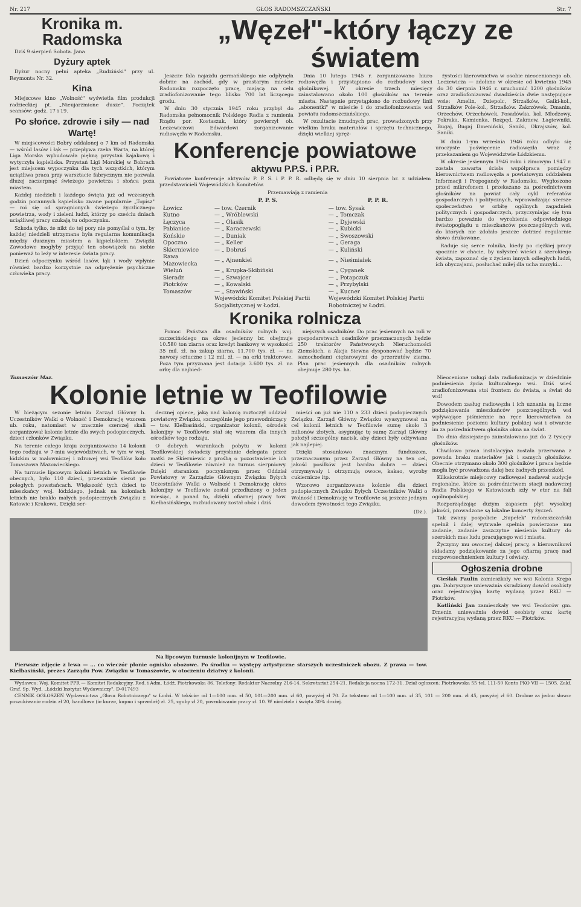Nr. 217 GŁOS RADOMSZCZAŃSKI Str. 7
Kronika m. Radomska
Dziś 9 sierpień Sobota. Jana
Dyżury aptek
Dyżur nocny pełni apteka „Rudziński" przy ul. Reymonta Nr. 32.
Kina
Miejscowe kino „Wolność" wyświetla film produkcji radzieckiej pt. „Nieujarzmione dusze". Początek seansów: godz. 17 i 19.
Po słońce. zdrowie i siły — nad Wartę!
W miejscowości Bobry oddalonej o 7 km od Radomska — wśród lasów i łąk — przepływa rzeka Warta, na której Liga Morska wybudowała piękną przystań kajakową i wytyczyła kąpieliska. Przystań Ligi Morskiej w Bobrach jest miejscem wypoczynku dla tych wszystkich, którym uciążliwa praca przy warsztacie fabrycznym nie pozwala dłużej zaczerpnąć świeżego powietrza i słońca poza miastem.
Każdej niedzieli i każdego święta już od wczesnych godzin porannych kąpielisko zwane popularnie „Topisz" — roi się od spragnionych świeżego życzlicznego powietrza, wody i zieleni ludzi, którzy po sześciu dniach uciążliwej pracy szukają tu odpoczynku.
Szkoda tylko, że nikt do tej pory nie pomyślał o tym, by każdej niedzieli utrzymana była regularna komunikacja między dusznym miastem a kąpieliskiem. Związki Zawodowe mogłyby przyjąć ten obowiązek na siebie ponieważ to leży w interesie świata pracy.
Dzień odpoczynku wśród lasów, łąk i wody wpłynie również bardzo korzystnie na odprężenie psychiczne człowieka pracy.
„Węzeł"-który łączy ze światem
Jeszcze fala najazdu germańskiego nie odpłynęła dobrze na zachód, gdy w prastarym mieście Radomsku rozpoczęto pracę, mającą na celu zradiofonizowanie tego blisko 700 lat liczącego grodu.
W dniu 30 stycznia 1945 roku przybył do Radomska pełnomocnik Polskiego Radia z ramienia Rządu por. Kostaszuk, który powierzył ob. Leczewiczowi Edwardowi zorganizowanie radiowęzła w Radomsku.
Dnia 10 lutego 1945 r. zorganizowano biuro rodiowęzła i przystąpiono do rozbudowy sieci głośnikowej. W okresie trzech miesięcy zainstalowano około 100 głośników na terenie miasta. Następnie przystąpiono do rozbudowy linii „abonentki" w mieście i do zradiofonizowania wsi powiatu radomszczańskiego.
W rezultacie żmudnych prac, prowadzonych przy wielkim braku materiałów i sprzętu technicznego, dzięki wielkiej spręż-
żystości kierownictwa w osobie nieocenionego ob. Leczewicza — zdołano w okresie od kwietnia 1945 do 30 sierpnia 1946 r. uruchomić 1200 głośników oraz zradiofonizować dwadzieścia dwie następujące wsie: Amelin, Dziepolc, Strzałków, Gaiki-kol., Strzałków Pole-kol., Strzałków. Zakrzówek, Dmanin, Orzechów, Orzechówek, Posadówka, kol. Młodzowy, Pokraka, Kamionka, Rozpęd, Zakrzew, Łagiewniki, Bugaj, Bugaj Dmeniński, Saniki, Okrajszów, kol. Saniki.
Konferencje powiatowe
aktywu P.P.S. i P.P.R.
Powiatowe konferencje aktywów P. P. S. i P. P. R. odbędą się w dniu 10 sierpnia br. z udziałem przedstawicieli Wojewódzkich Komitetów.
Przemawiają z ramienia
| | P. P. S. | P. P. R. |
| --- | --- | --- |
| Łowicz | — tow. Czernik | — tow. Sysak |
| Kutno | — „ Wróblewski | — „ Tomczak |
| Łęczyca | — „ Olasik | — „ Dyjewski |
| Pabianice | — „ Karaczewski | — „ Kubicki |
| Końskie | — „ Duniak | — „ Swoszowski |
| Opoczno | — „ Keller | — „ Geraga |
| Skierniewice | — „ Dobruś | — „ Kuliński |
| Rawa Mazowiecka | — „ Ajnenkiel | — „ Nieśmiałek |
| Wieluń | — „ Krupka-Skibiński | — „ Cyganek |
| Sieradz | — „ Szwajcer | — „ Potapczuk |
| Piotrków | — „ Kowalski | — „ Przybylski |
| Tomaszów | — „ Stawiński | — „ Kucner |
| | Wojewódzki Komitet Polskiej Partii Socjalistycznej w Łodzi. | Wojewódzki Komitet Polskiej Partii Robotniczej w Łodzi. |
Kronika rolnicza
Pomoc Państwa dla osadników rolnych woj. szczecińskiego na okres jesienny br. obejmuje 10.580 ton ziarna oraz kredyt bankowy w wysokości 35 mil. zł. na zakup ziarna, 11.700 tys. zł. — na nawozy sztuczne i 12 mil. zł. — na orki traktorowe. Poza tym przyznana jest dotacja 3.600 tys. zł. na orkę dla najbied-
niejszych osadników. Do prac jesiennych na roli w gospodarstwach osadników przeznaczonych będzie 250 traktorów Państwowych Nieruchomości Ziemskich, a Akcja Siewna dysponować będzie 70 samochodami ciężarowymi do przerzutów ziarna. Plan prac jesiennych dla osadników rolnych obejmuje 280 tys. ha.
W dniu 1-ym września 1946 roku odbyło się uroczyste poświęcenie radiowęzła wraz z przekazaniem go Województwie Łódzkiemu.
W okresie jesiennym 1946 roku i zimowym 1947 r. została zawarta ścisła współpraca pomiędzy kierownictwem radiowęzła a powiatowym oddziałem Informacji i Propogandy w Radomsku. Wygłoszono przed mikrofonem i przekazano za pośrednictwem głośników na powiat cały cykl referatów gospodarczych i politycznych, wprowadzając szersze społeczeństwo w orbitę ogólnych zagadnień politycznych i gospodarczych, przyczyniając się tym bardzo poważnie do wyrobienia odpowiedniego światopoglądu u mieszkańców poszczególnych wsi, do których nie zdołało jeszcze dotrzeć regularnie słowo drukowane.
Raduje się serce rolnika, kiedy po ciężkiej pracy spocznie w chacie, by usłyszeć wieści z szerokiego świata, zapoznać się z życiem innych odległych ludzi, ich obyczajami, posłuchać miłej dla ucha muzyki...
Tomaszów Maz.
Kolonie letnie w Teofilowie
W bieżącym sezonie letnim Zarząd Główny b. Uczestników Walki o Wolność i Demokrację wzorem ub. roku, natomiast w znacznie szerszej skali zorganizował kolonie letnie dla swych podopiecznych, dzieci członków Związku.
Na terenie całego kraju zorganizowano 14 kolonii tego rodzaju w 7-miu województwach, w tym w woj. łódzkim w malowniczej i zdrowej wsi Teofilów koło Tomaszowa Mazowieckiego.
Na turnusie lipcowym kolonii letnich w Teofilowie obecnych, było 110 dzieci, przeważnie sierot po poległych powstańcach. Większość tych dzieci to mieszkańcy woj. łódzkiego, jednak na koloniach letnich nie brakło małych podopiecznych Związku z Katowic i Krakowa. Dzięki ser-
decznej opiece, jaką nad kolonią roztoczył oddział powiatowy Związku, szczególnie jego przewodniczący — tow. Kiełbasiński, organizator kolonii, ośrodek kolonijny w Teofilowie stał się wzorem dla innych ośrodków tego rodzaju.
O dobrych warunkach pobytu w kolonii Teofilowskiej świadczy przysłanie delegata przez matki ze Skierniewic z prośbą o pozostawienie ich dzieci w Teofilowie również na turnus sierpniowy. Dzięki staraniom poczynionym przez Oddział Powiatowy w Zarządzie Głównym Związku Byłych Uczestników Walki o Wolność i Demokrację okres kolonijny w Teofilowie został przedłużony o jeden miesiąc, a ponad to, dzięki ofiarnej pracy tow. Kiełbasińskiego, rozbudowany został obóz i dziś
mieści on już nie 110 a 233 dzieci podopiecznych Związku. Zarząd Główny Związku wyasygnował na cel kolonii letnich w Teofilowie sumę około 3 milionów złotych, asygnując tę sumę Zarząd Główny położył szczególny nacisk, aby dzieci były odżywiane jak najlepiej.
Dzięki stosunkowo znacznym funduszom, przeznaczonym przez Zarząd Główny na ten cel, jakość posiłków jest bardzo dobra — dzieci otrzymywały i otrzymują owoce, kakao, wyroby cukiernicze itp.
Wzorowo zorganizowane kolonie dla dzieci podopiecznych Związku Byłych Uczestników Walki o Wolność i Demokrację w Teofilowie są jeszcze jednym dowodem żywotności tego Związku.
(Dz.).
Na lipcowym turnusie kolonijnym w Teofilowie.
Pierwsze zdjęcie z lewa — ... co wieczór płonie ognisko obozowe. Po środku — występy artystyczne starszych uczestniczek obozu. Z prawa — tow. Kiełbasiński, prezes Zarządu Pow. Związku w Tomaszowie, w otoczeniu dziatwy z kolonii.
Nieocenione usługi dała radiofonizacja w dziedzinie podniesienia życia kulturalnego wsi. Dziś wieś zradiofonizowana stoi frontem do świata, a świat do wsi!
Dowodem zasług radiowęzła i ich uznania są liczne podziękowania mieszkańców poszczególnych wsi wpływające piśmiennie na ręce kierownictwa za podniesienie poziomu kultury polskiej wsi i otwarcie im za pośrednictwem głośnika okna na świat.
Do dnia dzisiejszego zainstalowano już do 2 tysięcy głośników.
Chwilowo praca instalacyjna została przerwana z powodu braku materiałów jak i samych głośników. Obecnie otrzymano około 300 głośników i praca będzie mogła być prowadzona dalej bez żadnych przeszkód.
Kilkakrotnie miejscowy radiowęzeł nadawał audycje regionalne, które za pośrednictwem stacji nadawczej Radia Polskiego w Katowicach szły w eter na fali ogólnopolskiej.
Rozporządzając dużym zapasem płyt wysokiej jakości, prowadzone są lokalne koncerty życzeń.
Tak zwany pospolicie „Supełek" radomszczański spełnił i dalej wytrwale spełnia powierzone mu zadanie, zadanie zaszczytne niesienia kultury do szerokich mas ludu pracującego wsi i miasta.
Życzymy mu owocnej dalszej pracy, a kierownikowi składamy podziękowanie za jego ofiarną pracę nad rozpowszechnieniem kultury i oświaty.
Ogłoszenia drobne
Cieślak Paulin zamieszkały we wsi Kolonia Krępa gm. Dobryszyce unieważnia skradziony dowód osobisty oraz rejestracyjną kartę wydaną przez RKU — Piotrków.
Kotliński Jan zamieszkały we wsi Teodorów gm. Dmenin unieważnia dowód osobisty oraz kartę rejestracyjną wydaną przez RKU — Piotrków.
Wydawca: Woj. Komitet PPR — Komitet Redakcyjny. Red. i Adm. Łódź, Piotrkowska 86. Telefony: Redaktor Naczelny 216-14. Sekretariat 254-21. Redakcja nocna 172-31. Dział ogłoszeń: Piotrkowska 55 tel. 111-50 Konto PKO VII — 1505. Zakł. Graf. Sp. Wyd. „Łódzki Instytut Wydawniczy". D-017493
CENNIK OGŁOSZEŃ Wydawnictwa „Głosu Robotniczego" w Łodzi. W tekście: od 1—100 mm. zł 50, 101—200 mm. zł 60, powyżej zł 70. Za tekstem: od 1—100 mm. zł 35, 101 — 200 mm. zł 45, powyżej zł 60. Drobne za jedno słowo: poszukiwanie rodzin zł 20, handlowe (ie kurze, kupno i sprzedaż) zł. 25, zguby zł 20, poszukiwanie pracy zł. 10. W niedziele i święta 30% drożej.